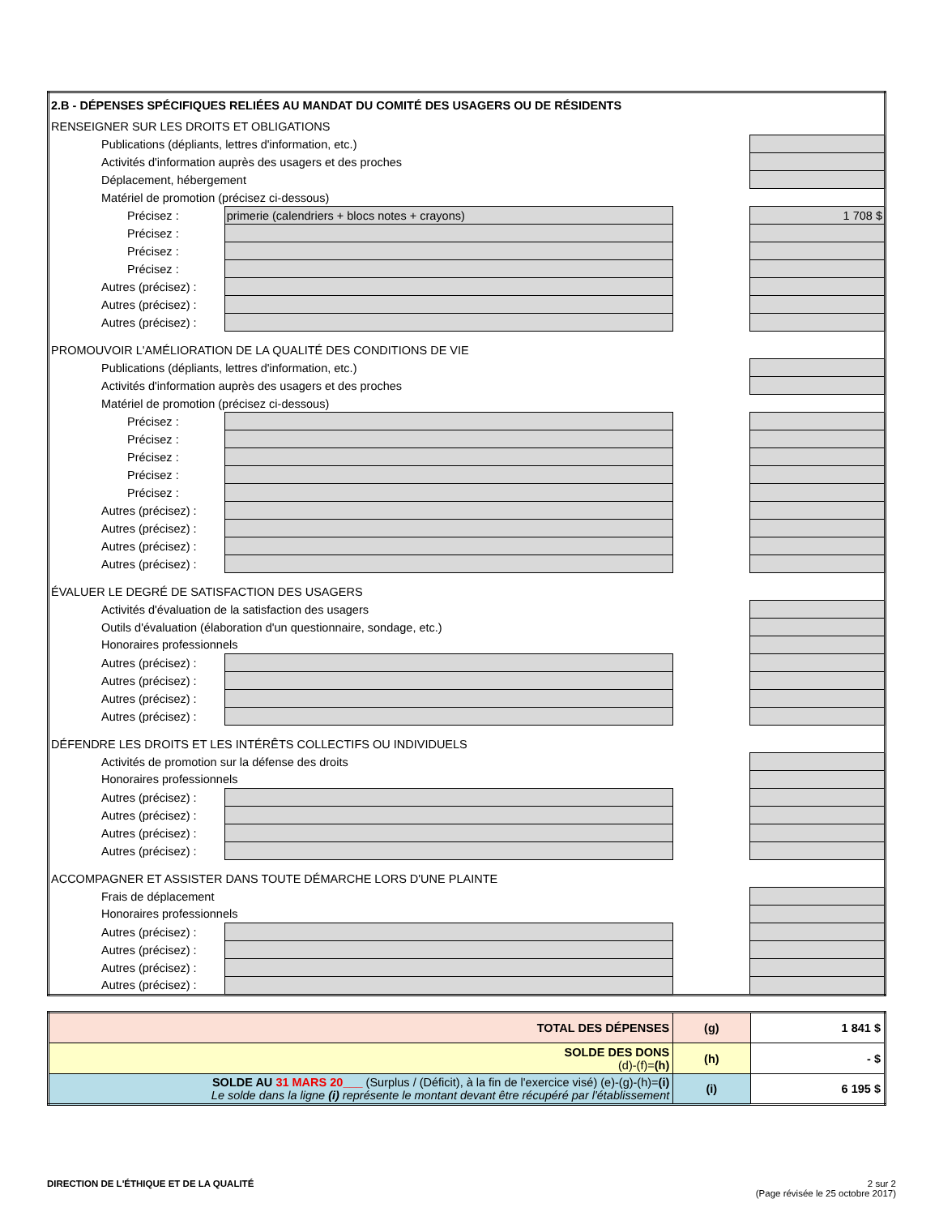| 2.B - DÉPENSES SPÉCIFIQUES RELIÉES AU MANDAT DU COMITÉ DES USAGERS OU DE RÉSIDENTS | | | |
| RENSEIGNER SUR LES DROITS ET OBLIGATIONS | | | |
| Publications (dépliants, lettres d'information, etc.) | | | |
| Activités d'information auprès des usagers et des proches | | | |
| Déplacement, hébergement | | | |
| Matériel de promotion (précisez ci-dessous) | | | |
| Précisez : | primerie (calendriers + blocs notes + crayons) | | 1 708 $ |
| Précisez : | | | |
| Précisez : | | | |
| Précisez : | | | |
| Autres (précisez) : | | | |
| Autres (précisez) : | | | |
| Autres (précisez) : | | | |
| PROMOUVOIR L'AMÉLIORATION DE LA QUALITÉ DES CONDITIONS DE VIE | | | |
| Publications (dépliants, lettres d'information, etc.) | | | |
| Activités d'information auprès des usagers et des proches | | | |
| Matériel de promotion (précisez ci-dessous) | | | |
| Précisez : | | | |
| Précisez : | | | |
| Précisez : | | | |
| Précisez : | | | |
| Précisez : | | | |
| Autres (précisez) : | | | |
| Autres (précisez) : | | | |
| Autres (précisez) : | | | |
| Autres (précisez) : | | | |
| ÉVALUER LE DEGRÉ DE SATISFACTION DES USAGERS | | | |
| Activités d'évaluation de la satisfaction des usagers | | | |
| Outils d'évaluation (élaboration d'un questionnaire, sondage, etc.) | | | |
| Honoraires professionnels | | | |
| Autres (précisez) : | | | |
| Autres (précisez) : | | | |
| Autres (précisez) : | | | |
| Autres (précisez) : | | | |
| DÉFENDRE LES DROITS ET LES INTÉRÊTS COLLECTIFS OU INDIVIDUELS | | | |
| Activités de promotion sur la défense des droits | | | |
| Honoraires professionnels | | | |
| Autres (précisez) : | | | |
| Autres (précisez) : | | | |
| Autres (précisez) : | | | |
| Autres (précisez) : | | | |
| ACCOMPAGNER ET ASSISTER DANS TOUTE DÉMARCHE LORS D'UNE PLAINTE | | | |
| Frais de déplacement | | | |
| Honoraires professionnels | | | |
| Autres (précisez) : | | | |
| Autres (précisez) : | | | |
| Autres (précisez) : | | | |
| Autres (précisez) : | | | |
| TOTAL DES DÉPENSES | (g) | 1 841 $ |
| SOLDE DES DONS (d)-(f)= (h) | (h) | - $ |
| SOLDE AU 31 MARS 20___ (Surplus / (Déficit), à la fin de l'exercice visé) (e)-(g)-(h)= (i) Le solde dans la ligne (i) représente le montant devant être récupéré par l'établissement | (i) | 6 195 $ |
DIRECTION DE L'ÉTHIQUE ET DE LA QUALITÉ
2 sur 2
(Page révisée le 25 octobre 2017)